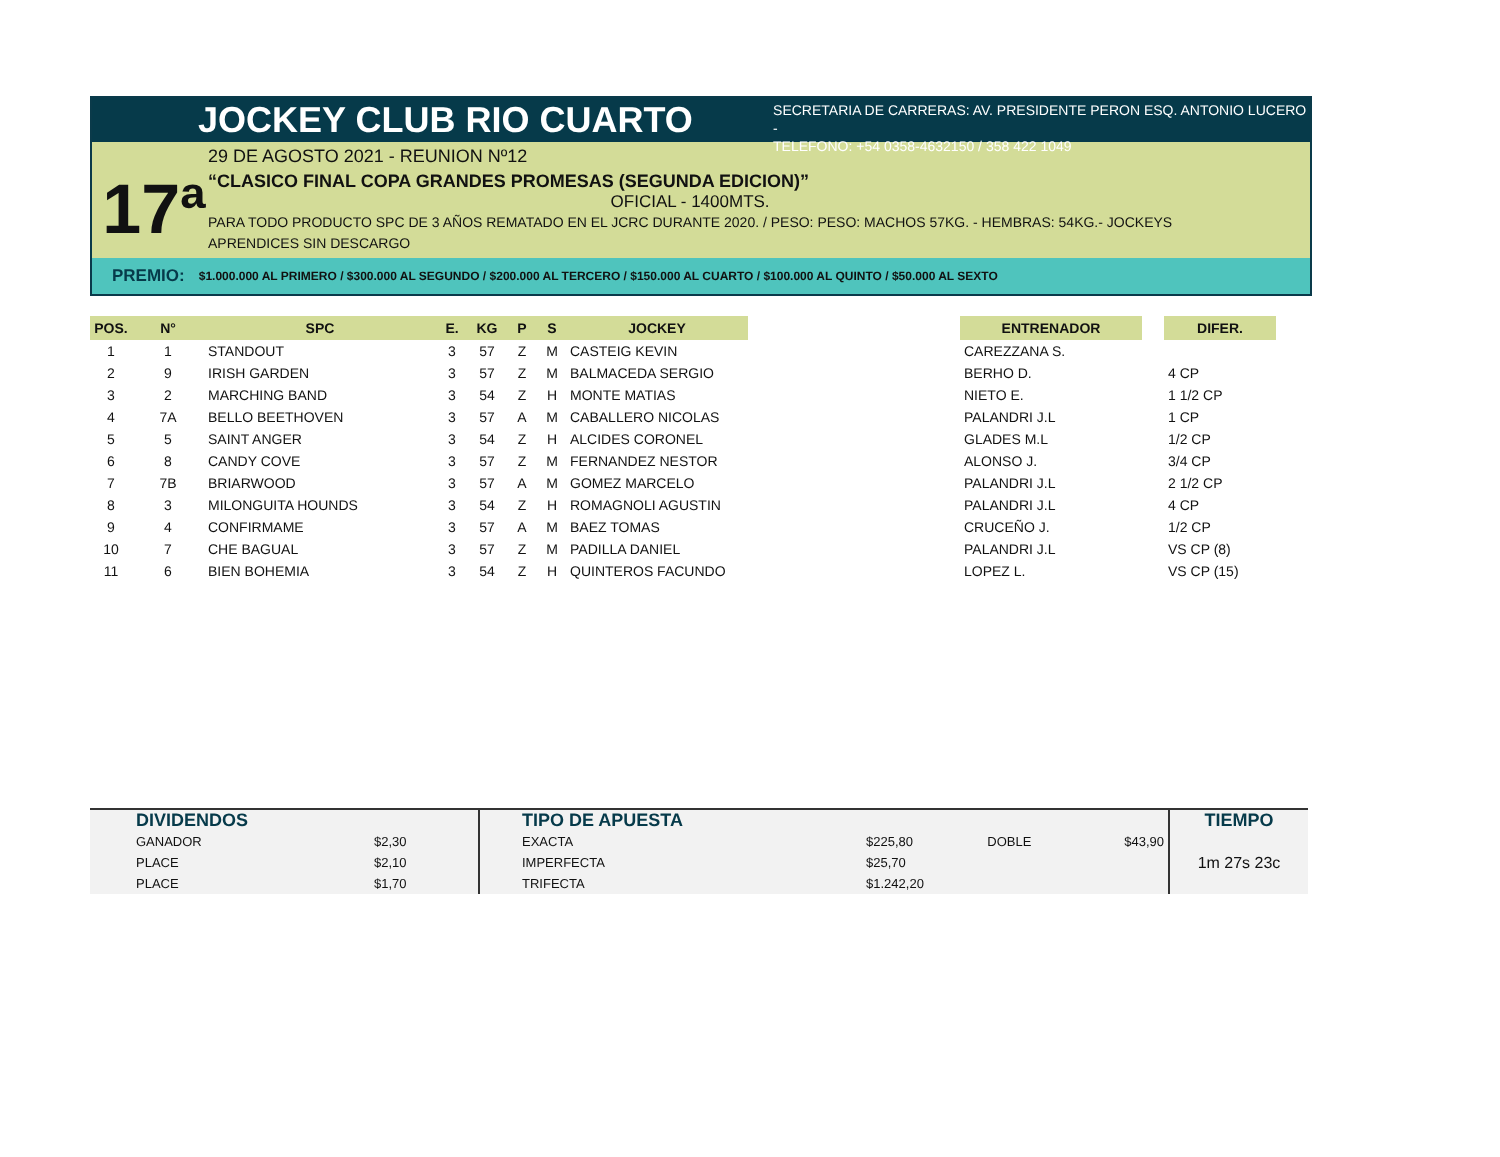JOCKEY CLUB RIO CUARTO
SECRETARIA DE CARRERAS: AV. PRESIDENTE PERON ESQ. ANTONIO LUCERO -
TELEFONO: +54 0358-4632150 / 358 422 1049
17ª
29 DE AGOSTO 2021 - REUNION Nº12
“CLASICO FINAL COPA GRANDES PROMESAS (SEGUNDA EDICION)”
OFICIAL - 1400MTS.
PARA TODO PRODUCTO SPC DE 3 AÑOS REMATADO EN EL JCRC DURANTE 2020. / PESO: PESO: MACHOS 57KG. - HEMBRAS: 54KG.- JOCKEYS
APRENDICES SIN DESCARGO
PREMIO: $1.000.000 AL PRIMERO / $300.000 AL SEGUNDO / $200.000 AL TERCERO / $150.000 AL CUARTO / $100.000 AL QUINTO / $50.000 AL SEXTO
| POS. | N° | SPC | E. | KG | P | S | JOCKEY | | ENTRENADOR | | DIFER. |
| --- | --- | --- | --- | --- | --- | --- | --- | --- | --- | --- | --- |
| 1 | 1 | STANDOUT | 3 | 57 | Z | M | CASTEIG KEVIN | | CAREZZANA S. | | |
| 2 | 9 | IRISH GARDEN | 3 | 57 | Z | M | BALMACEDA SERGIO | | BERHO D. | | 4 CP |
| 3 | 2 | MARCHING BAND | 3 | 54 | Z | H | MONTE MATIAS | | NIETO E. | | 1 1/2 CP |
| 4 | 7A | BELLO BEETHOVEN | 3 | 57 | A | M | CABALLERO NICOLAS | | PALANDRI J.L | | 1 CP |
| 5 | 5 | SAINT ANGER | 3 | 54 | Z | H | ALCIDES CORONEL | | GLADES M.L | | 1/2 CP |
| 6 | 8 | CANDY COVE | 3 | 57 | Z | M | FERNANDEZ NESTOR | | ALONSO J. | | 3/4 CP |
| 7 | 7B | BRIARWOOD | 3 | 57 | A | M | GOMEZ MARCELO | | PALANDRI J.L | | 2 1/2 CP |
| 8 | 3 | MILONGUITA HOUNDS | 3 | 54 | Z | H | ROMAGNOLI AGUSTIN | | PALANDRI J.L | | 4 CP |
| 9 | 4 | CONFIRMAME | 3 | 57 | A | M | BAEZ TOMAS | | CRUCEÑO J. | | 1/2 CP |
| 10 | 7 | CHE BAGUAL | 3 | 57 | Z | M | PADILLA DANIEL | | PALANDRI J.L | | VS CP (8) |
| 11 | 6 | BIEN BOHEMIA | 3 | 54 | Z | H | QUINTEROS FACUNDO | | LOPEZ L. | | VS CP (15) |
| DIVIDENDOS | | TIPO DE APUESTA | | | | TIEMPO |
| GANADOR | $2,30 | EXACTA | $225,80 | DOBLE | $43,90 | 1m 27s 23c |
| PLACE | $2,10 | IMPERFECTA | $25,70 | | | |
| PLACE | $1,70 | TRIFECTA | $1.242,20 | | | |